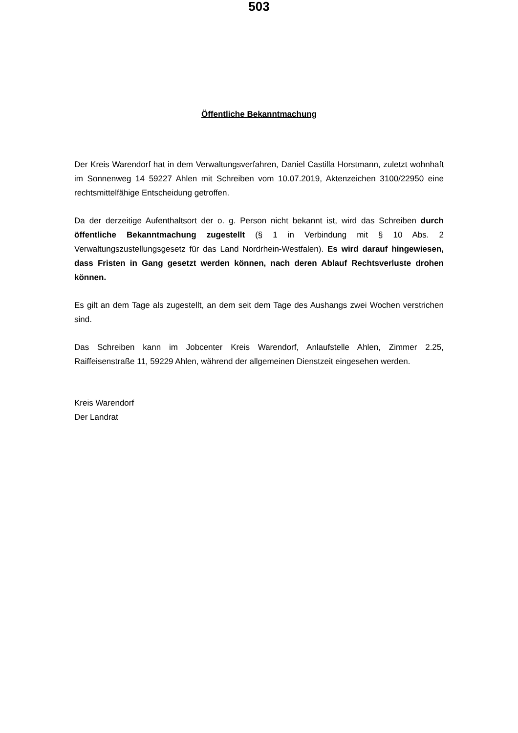503
Öffentliche Bekanntmachung
Der Kreis Warendorf hat in dem Verwaltungsverfahren, Daniel Castilla Horstmann, zuletzt wohnhaft im Sonnenweg 14 59227 Ahlen mit Schreiben vom 10.07.2019, Aktenzeichen 3100/22950 eine rechtsmittelfähige Entscheidung getroffen.
Da der derzeitige Aufenthaltsort der o. g. Person nicht bekannt ist, wird das Schreiben durch öffentliche Bekanntmachung zugestellt (§ 1 in Verbindung mit § 10 Abs. 2 Verwaltungszustellungsgesetz für das Land Nordrhein-Westfalen). Es wird darauf hingewiesen, dass Fristen in Gang gesetzt werden können, nach deren Ablauf Rechtsverluste drohen können.
Es gilt an dem Tage als zugestellt, an dem seit dem Tage des Aushangs zwei Wochen verstrichen sind.
Das Schreiben kann im Jobcenter Kreis Warendorf, Anlaufstelle Ahlen, Zimmer 2.25, Raiffeisenstraße 11, 59229 Ahlen, während der allgemeinen Dienstzeit eingesehen werden.
Kreis Warendorf
Der Landrat